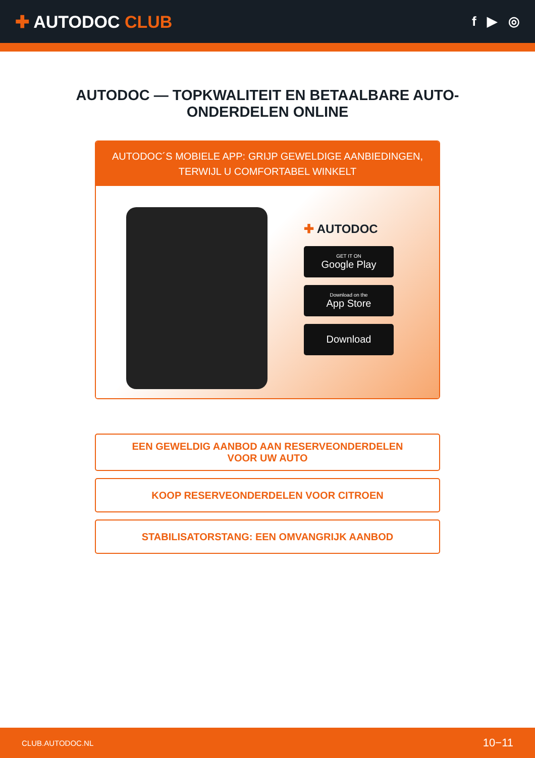✚ AUTODOC CLUB
f ▶ ◎
AUTODOC — TOPKWALITEIT EN BETAALBARE AUTO-ONDERDELEN ONLINE
AUTODOC´S MOBIELE APP: GRIJP GEWELDIGE AANBIEDINGEN, TERWIJL U COMFORTABEL WINKELT
✚ AUTODOC
GET IT ON
Google Play
Download on the
App Store
Download
EEN GEWELDIG AANBOD AAN RESERVEONDERDELEN VOOR UW AUTO
KOOP RESERVEONDERDELEN VOOR CITROEN
STABILISATORSTANG: EEN OMVANGRIJK AANBOD
CLUB.AUTODOC.NL 10−11